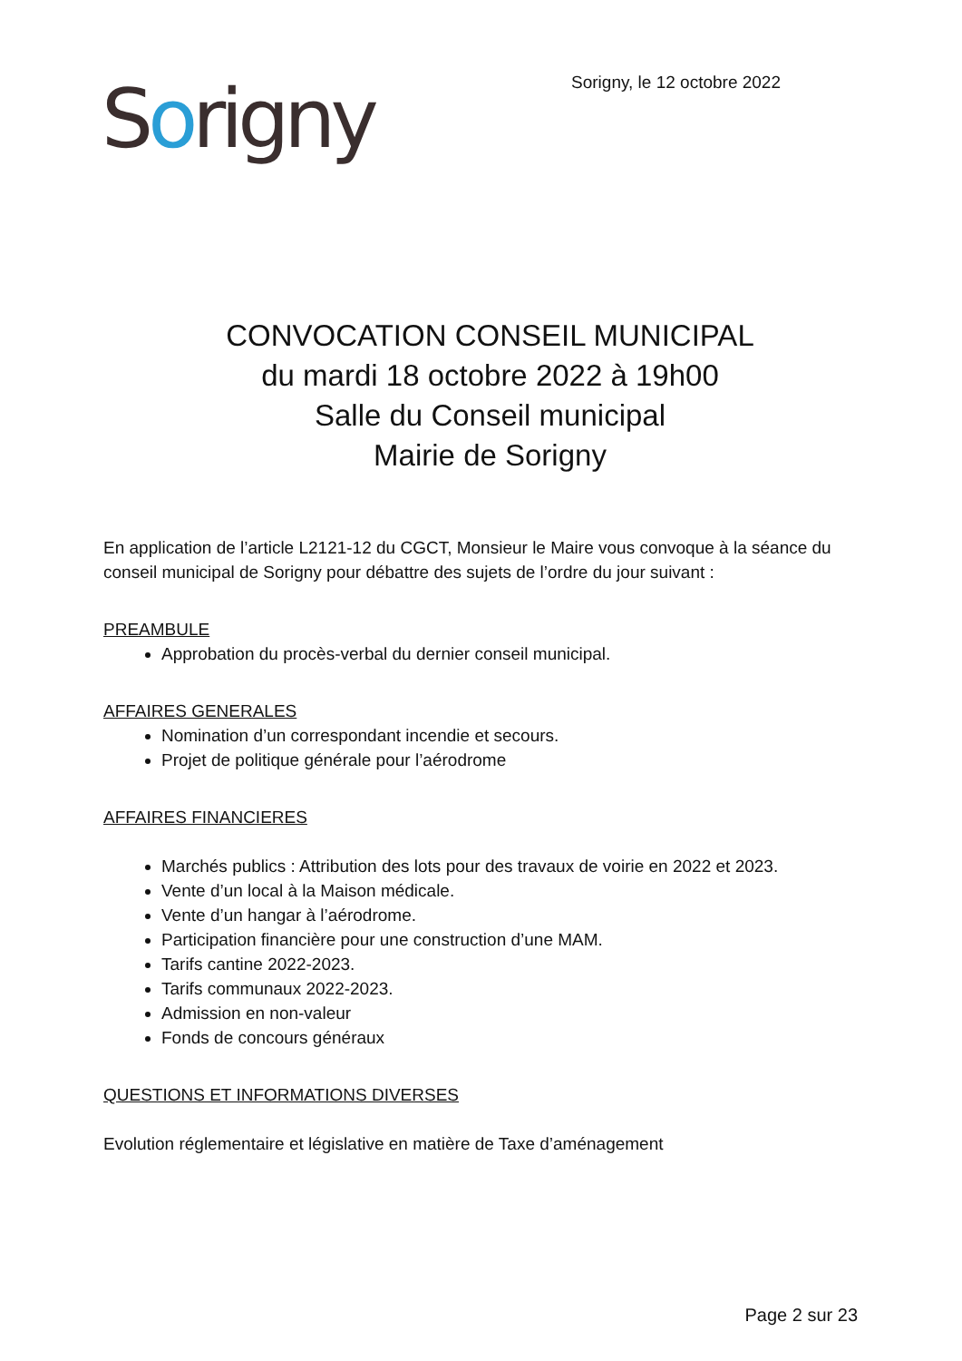Sorigny
Sorigny, le 12 octobre 2022
CONVOCATION CONSEIL MUNICIPAL
du mardi 18 octobre 2022 à 19h00
Salle du Conseil municipal
Mairie de Sorigny
En application de l’article L2121-12 du CGCT, Monsieur le Maire vous convoque à la séance du conseil municipal de Sorigny pour débattre des sujets de l’ordre du jour suivant :
PREAMBULE
Approbation du procès-verbal du dernier conseil municipal.
AFFAIRES GENERALES
Nomination d’un correspondant incendie et secours.
Projet de politique générale pour l’aérodrome
AFFAIRES FINANCIERES
Marchés publics : Attribution des lots pour des travaux de voirie en 2022 et 2023.
Vente d’un local à la Maison médicale.
Vente d’un hangar à l’aérodrome.
Participation financière pour une construction d’une MAM.
Tarifs cantine 2022-2023.
Tarifs communaux 2022-2023.
Admission en non-valeur
Fonds de concours généraux
QUESTIONS ET INFORMATIONS DIVERSES
Evolution réglementaire et législative en matière de Taxe d’aménagement
Page 2 sur 23